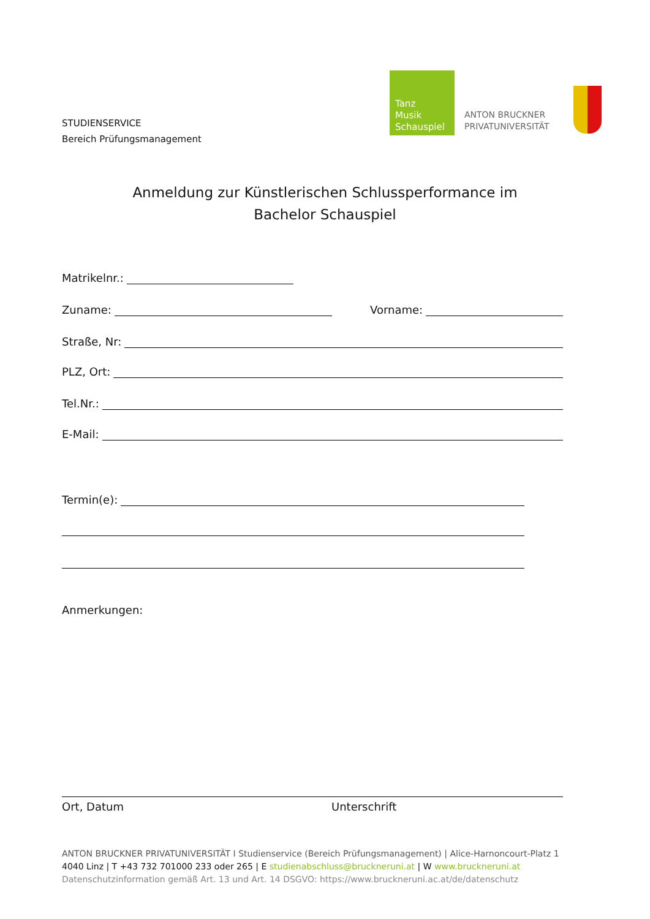STUDIENSERVICE
Bereich Prüfungsmanagement
Tanz
Musik
Schauspiel
ANTON BRUCKNER
PRIVATUNIVERSITÄT
Anmeldung zur Künstlerischen Schlussperformance im
Bachelor Schauspiel
Matrikelnr.:
Zuname: Vorname:
Straße, Nr:
PLZ, Ort:
Tel.Nr.:
E-Mail:
Termin(e):
Anmerkungen:
Ort, Datum Unterschrift
ANTON BRUCKNER PRIVATUNIVERSITÄT I Studienservice (Bereich Prüfungsmanagement) | Alice-Harnoncourt-Platz 1
4040 Linz | T +43 732 701000 233 oder 265 | E studienabschluss@bruckneruni.at | W www.bruckneruni.at
Datenschutzinformation gemäß Art. 13 und Art. 14 DSGVO: https://www.bruckneruni.ac.at/de/datenschutz